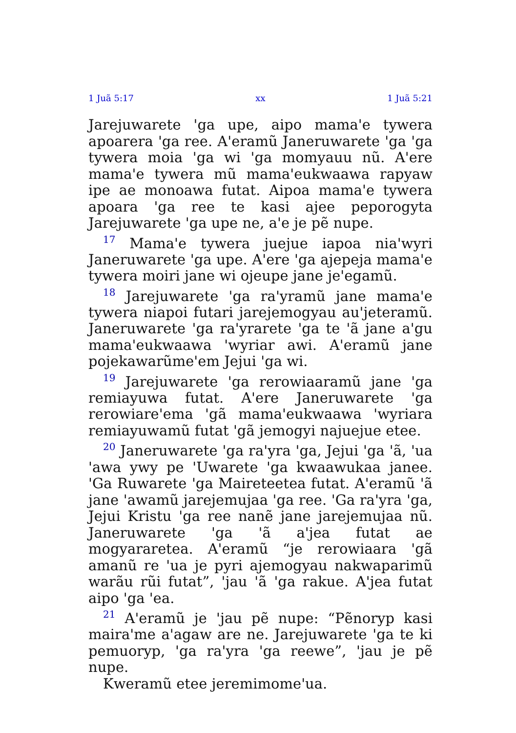1 Juã 5:17 xx 1 Juã 5:21
Jarejuwarete 'ga upe, aipo mama'e tywera apoarera 'ga ree. A'eramũ Janeruwarete 'ga 'ga tywera moia 'ga wi 'ga momyauu nũ. A'ere mama'e tywera mũ mama'eukwaawa rapyaw ipe ae monoawa futat. Aipoa mama'e tywera apoara 'ga ree te kasi ajee peporogyta Jarejuwarete 'ga upe ne, a'e je pẽ nupe.
<sup>17</sup> Mama'e tywera juejue iapoa nia'wyri Janeruwarete 'ga upe. A'ere 'ga ajepeja mama'e tywera moiri jane wi ojeupe jane je'egamũ.
<sup>18</sup> Jarejuwarete 'ga ra'yramũ jane mama'e tywera niapoi futari jarejemogyau au'jeteramũ. Janeruwarete 'ga ra'yrarete 'ga te 'ã jane a'gu mama'eukwaawa 'wyriar awi. A'eramũ jane pojekawarũme'em Jejui 'ga wi.
<sup>19</sup> Jarejuwarete 'ga rerowiaaramũ jane 'ga remiayuwa futat. A'ere Janeruwarete 'ga rerowiare'ema 'gã mama'eukwaawa 'wyriara remiayuwamũ futat 'gã jemogyi najuejue etee.
<sup>20</sup> Janeruwarete 'ga ra'yra 'ga, Jejui 'ga 'ã, 'ua 'awa ywy pe 'Uwarete 'ga kwaawukaa janee. 'Ga Ruwarete 'ga Maireteetea futat. A'eramũ 'ã jane 'awamũ jarejemujaa 'ga ree. 'Ga ra'yra 'ga, Jejui Kristu 'ga ree nanẽ jane jarejemujaa nũ. Janeruwarete 'ga 'ã a'jea futat ae mogyararetea. A'eramũ “je rerowiaara 'gã amanũ re 'ua je pyri ajemogyau nakwaparimũ warãu rũi futat”, 'jau 'ã 'ga rakue. A'jea futat aipo 'ga 'ea.
<sup>21</sup> A'eramũ je 'jau pẽ nupe: “Pẽnoryp kasi maira'me a'agaw are ne. Jarejuwarete 'ga te ki pemuoryp, 'ga ra'yra 'ga reewe”, 'jau je pẽ nupe.
Kweramũ etee jeremimome'ua.